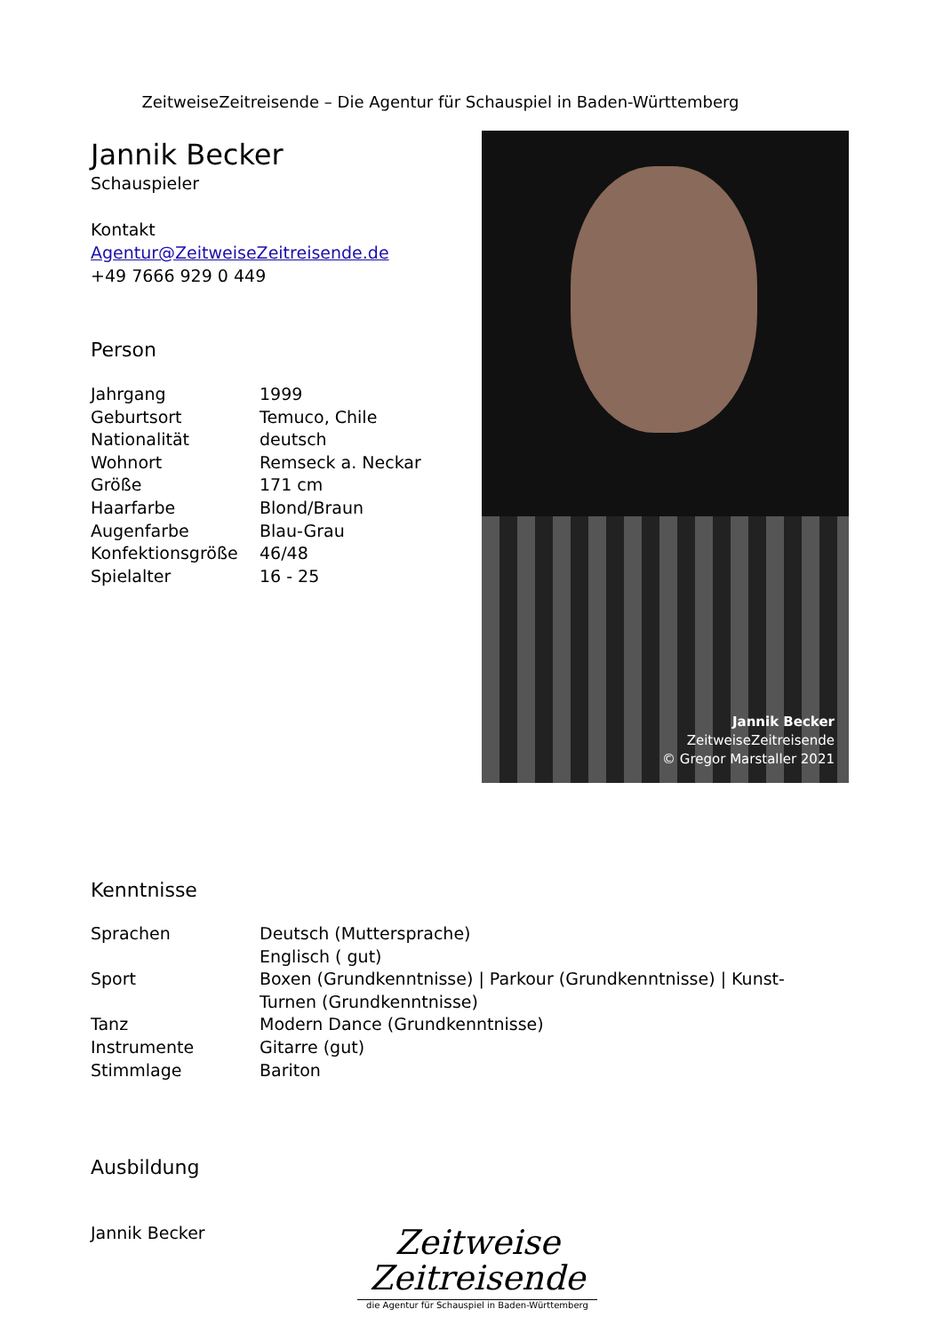ZeitweiseZeitreisende – Die Agentur für Schauspiel in Baden-Württemberg
Jannik Becker
Schauspieler
Kontakt
Agentur@ZeitweiseZeitreisende.de
+49 7666 929 0 449
Person
| Jahrgang | 1999 |
| Geburtsort | Temuco, Chile |
| Nationalität | deutsch |
| Wohnort | Remseck a. Neckar |
| Größe | 171 cm |
| Haarfarbe | Blond/Braun |
| Augenfarbe | Blau-Grau |
| Konfektionsgröße | 46/48 |
| Spielalter | 16 - 25 |
Jannik Becker
ZeitweiseZeitreisende
© Gregor Marstaller 2021
Kenntnisse
| Sprachen | Deutsch (Muttersprache) Englisch ( gut) |
| Sport | Boxen (Grundkenntnisse) / Parkour (Grundkenntnisse) / Kunst- Turnen (Grundkenntnisse) |
| Tanz | Modern Dance (Grundkenntnisse) |
| Instrumente | Gitarre (gut) |
| Stimmlage | Bariton |
Ausbildung
Jannik Becker
Zeitweise
Zeitreisende
die Agentur für Schauspiel in Baden-Württemberg